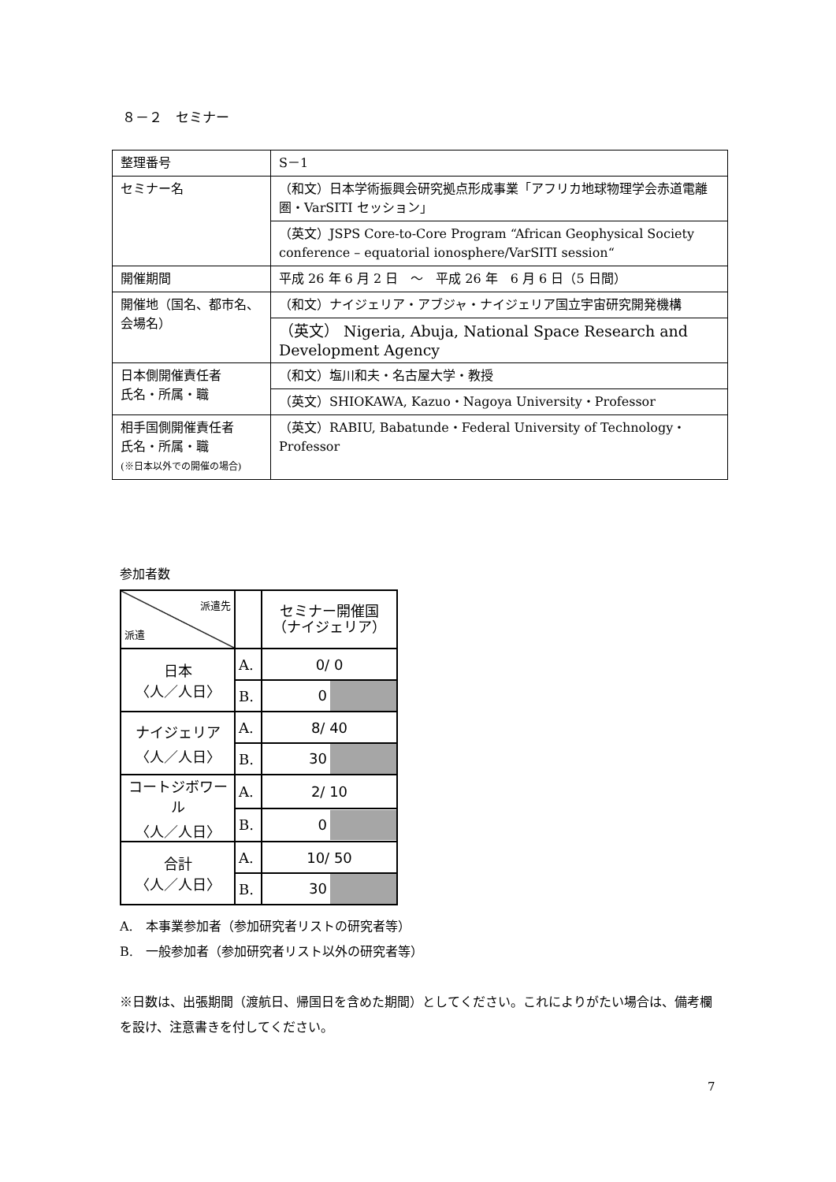８－２　セミナー
| 整理番号 | S－1 |
| セミナー名 | （和文）日本学術振興会研究拠点形成事業「アフリカ地球物理学会赤道電離圏・VarSITI セッション」 |
| | （英文）JSPS Core-to-Core Program “African Geophysical Society conference – equatorial ionosphere/VarSITI session“ |
| 開催期間 | 平成 26 年 6 月 2 日 ～ 平成 26 年 6 月 6 日（5 日間） |
| 開催地（国名、都市名、会場名） | （和文）ナイジェリア・アブジャ・ナイジェリア国立宇宙研究開発機構 |
| | （英文） Nigeria, Abuja, National Space Research and Development Agency |
| 日本側開催責任者 氏名・所属・職 | （和文）塩川和夫・名古屋大学・教授 |
| | （英文）SHIOKAWA, Kazuo・Nagoya University・Professor |
| 相手国側開催責任者 氏名・所属・職 (※日本以外での開催の場合) | （英文）RABIU, Babatunde・Federal University of Technology・Professor |
参加者数
| 派遣先 派遣 | | セミナー開催国 （ナイジェリア） |
| 日本 〈人／人日〉 | A. | 0/ 0 |
| | B. | 0 |
| ナイジェリア 〈人／人日〉 | A. | 8/ 40 |
| | B. | 30 |
| コートジボワール 〈人／人日〉 | A. | 2/ 10 |
| | B. | 0 |
| 合計 〈人／人日〉 | A. | 10/ 50 |
| | B. | 30 |
A.　本事業参加者（参加研究者リストの研究者等）
B.　一般参加者（参加研究者リスト以外の研究者等）
※日数は、出張期間（渡航日、帰国日を含めた期間）としてください。これによりがたい場合は、備考欄を設け、注意書きを付してください。
7